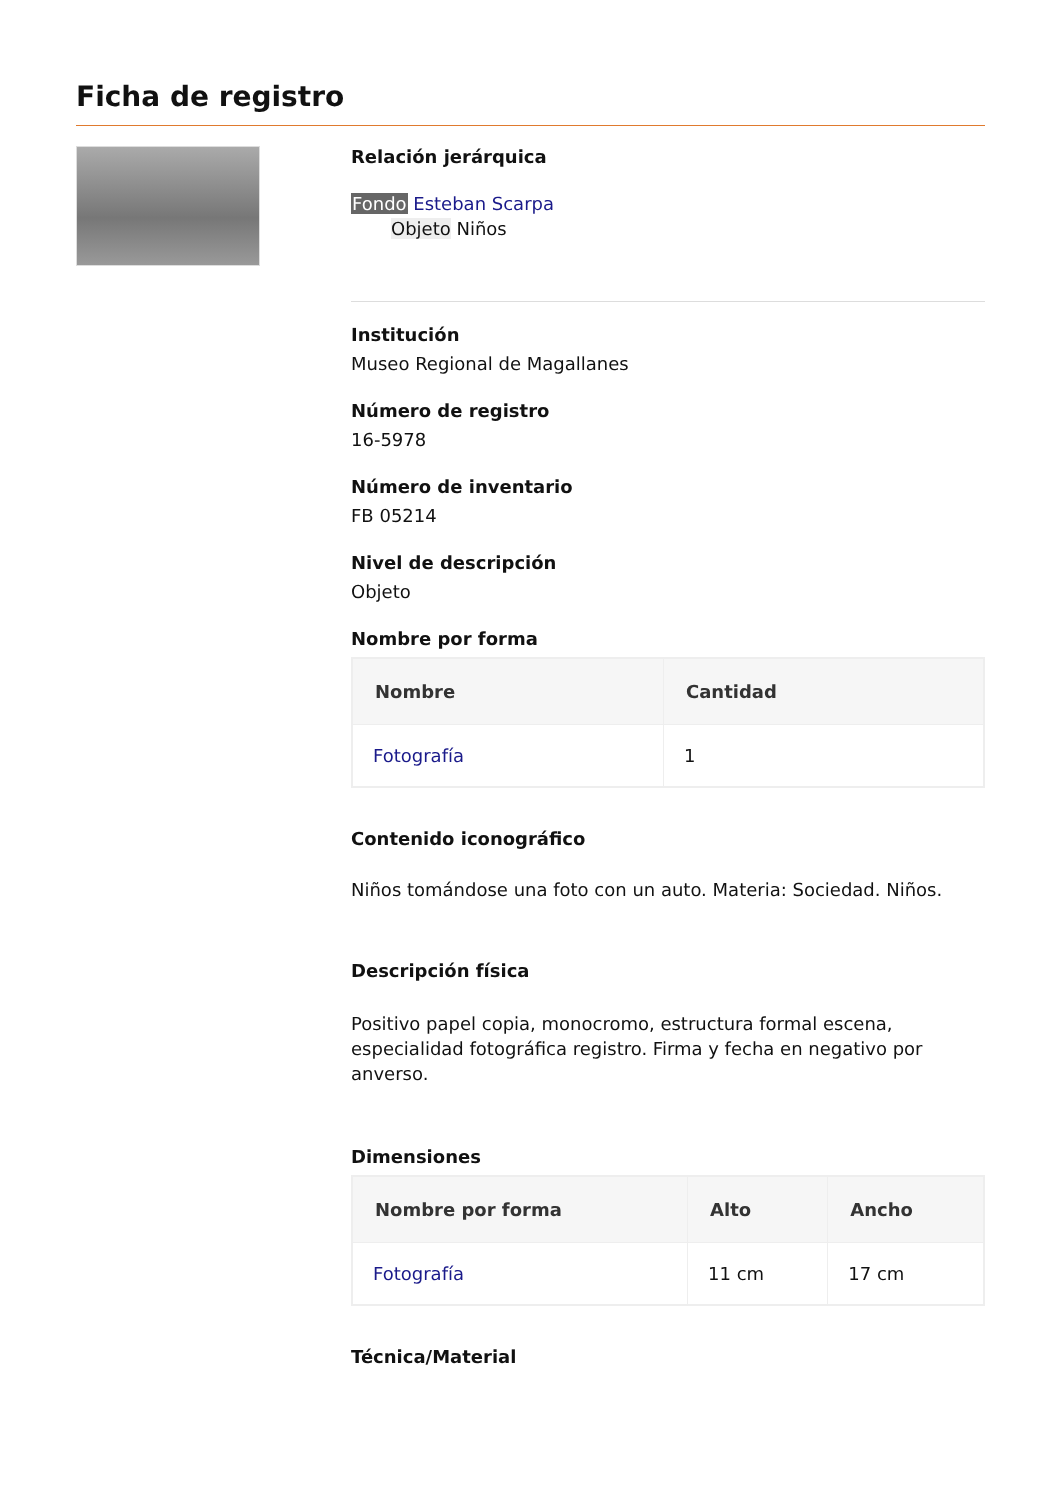Ficha de registro
Relación jerárquica
Fondo Esteban Scarpa
Objeto Niños
Institución
Museo Regional de Magallanes
Número de registro
16-5978
Número de inventario
FB 05214
Nivel de descripción
Objeto
Nombre por forma
| Nombre | Cantidad |
| --- | --- |
| Fotografía | 1 |
Contenido iconográfico
Niños tomándose una foto con un auto. Materia: Sociedad. Niños.
Descripción física
Positivo papel copia, monocromo, estructura formal escena, especialidad fotográfica registro. Firma y fecha en negativo por anverso.
Dimensiones
| Nombre por forma | Alto | Ancho |
| --- | --- | --- |
| Fotografía | 11 cm | 17 cm |
Técnica/Material